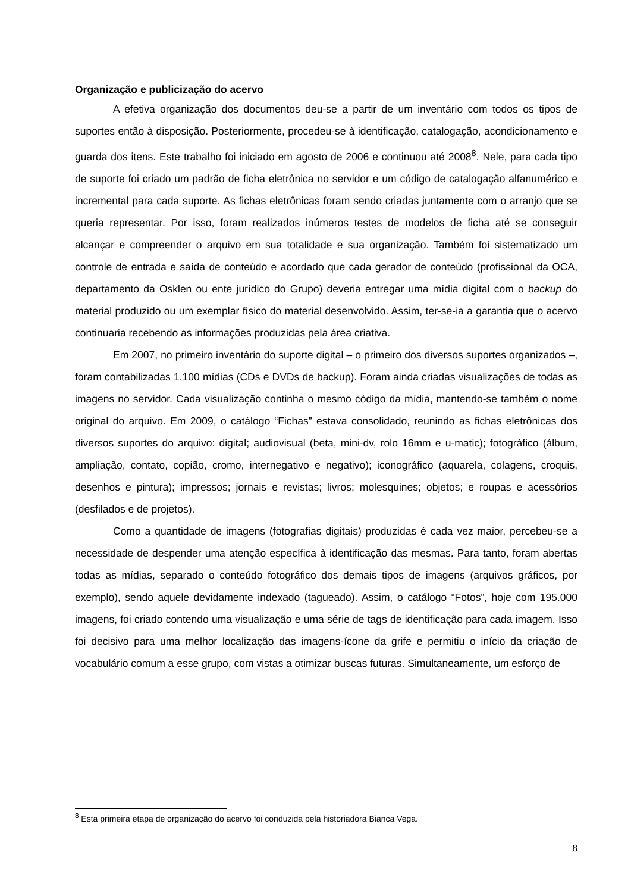Organização e publicização do acervo
A efetiva organização dos documentos deu-se a partir de um inventário com todos os tipos de suportes então à disposição. Posteriormente, procedeu-se à identificação, catalogação, acondicionamento e guarda dos itens. Este trabalho foi iniciado em agosto de 2006 e continuou até 2008<sup>8</sup>. Nele, para cada tipo de suporte foi criado um padrão de ficha eletrônica no servidor e um código de catalogação alfanumérico e incremental para cada suporte. As fichas eletrônicas foram sendo criadas juntamente com o arranjo que se queria representar. Por isso, foram realizados inúmeros testes de modelos de ficha até se conseguir alcançar e compreender o arquivo em sua totalidade e sua organização. Também foi sistematizado um controle de entrada e saída de conteúdo e acordado que cada gerador de conteúdo (profissional da OCA, departamento da Osklen ou ente jurídico do Grupo) deveria entregar uma mídia digital com o backup do material produzido ou um exemplar físico do material desenvolvido. Assim, ter-se-ia a garantia que o acervo continuaria recebendo as informações produzidas pela área criativa.
Em 2007, no primeiro inventário do suporte digital – o primeiro dos diversos suportes organizados –, foram contabilizadas 1.100 mídias (CDs e DVDs de backup). Foram ainda criadas visualizações de todas as imagens no servidor. Cada visualização continha o mesmo código da mídia, mantendo-se também o nome original do arquivo. Em 2009, o catálogo “Fichas” estava consolidado, reunindo as fichas eletrônicas dos diversos suportes do arquivo: digital; audiovisual (beta, mini-dv, rolo 16mm e u-matic); fotográfico (álbum, ampliação, contato, copião, cromo, internegativo e negativo); iconográfico (aquarela, colagens, croquis, desenhos e pintura); impressos; jornais e revistas; livros; molesquines; objetos; e roupas e acessórios (desfilados e de projetos).
Como a quantidade de imagens (fotografias digitais) produzidas é cada vez maior, percebeu-se a necessidade de despender uma atenção específica à identificação das mesmas. Para tanto, foram abertas todas as mídias, separado o conteúdo fotográfico dos demais tipos de imagens (arquivos gráficos, por exemplo), sendo aquele devidamente indexado (tagueado). Assim, o catálogo “Fotos”, hoje com 195.000 imagens, foi criado contendo uma visualização e uma série de tags de identificação para cada imagem. Isso foi decisivo para uma melhor localização das imagens-ícone da grife e permitiu o início da criação de vocabulário comum a esse grupo, com vistas a otimizar buscas futuras. Simultaneamente, um esforço de
<sup>8</sup> Esta primeira etapa de organização do acervo foi conduzida pela historiadora Bianca Vega.
8